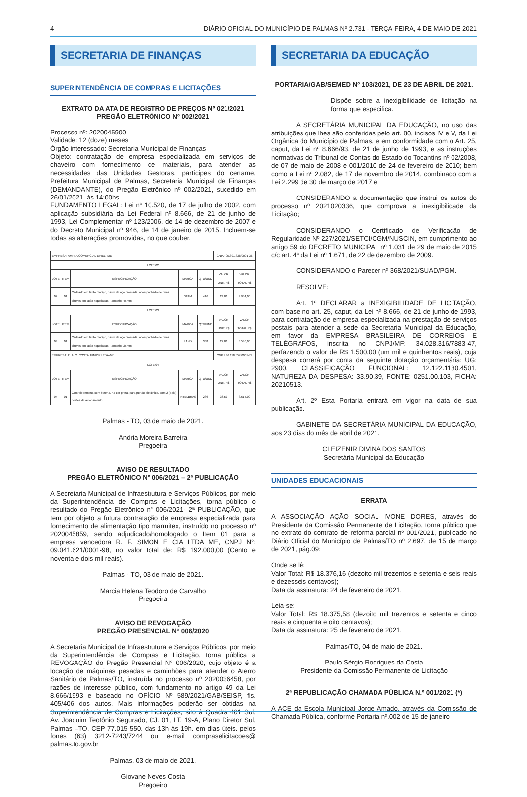4 DIÁRIO OFICIAL DO MUNICÍPIO DE PALMAS Nº 2.731 - TERÇA-FEIRA, 4 DE MAIO DE 2021
SECRETARIA DE FINANÇAS
SUPERINTENDÊNCIA DE COMPRAS E LICITAÇÕES
EXTRATO DA ATA DE REGISTRO DE PREÇOS Nº 021/2021
PREGÃO ELETRÔNICO Nº 002/2021
Processo nº: 2020045900
Validade: 12 (doze) meses
Órgão interessado: Secretaria Municipal de Finanças
Objeto: contratação de empresa especializada em serviços de chaveiro com fornecimento de materiais, para atender as necessidades das Unidades Gestoras, partícipes do certame, Prefeitura Municipal de Palmas, Secretaria Municipal de Finanças (DEMANDANTE), do Pregão Eletrônico nº 002/2021, sucedido em 26/01/2021, às 14:00hs.
FUNDAMENTO LEGAL: Lei nº 10.520, de 17 de julho de 2002, com aplicação subsidiária da Lei Federal nº 8.666, de 21 de junho de 1993, Lei Complementar nº 123/2006, de 14 de dezembro de 2007 e do Decreto Municipal nº 946, de 14 de janeiro de 2015. Incluem-se todas as alterações promovidas, no que couber.
| EMPRESA: AMPLA COMERCIAL EIRELI-ME | | | | | CNPJ: 05.891.838/0001-36 | |
| LOTE 02 | | | | | | |
| LOTE | ITEM | ESPECIFICAÇÃO | MARCA | QTD/UND | VALOR UNIT. R$ | VALOR TOTAL R$ |
| 02 | 01 | Cadeado em latão maciço, haste de aço cromada, acompanhado de duas chaves em latão niqueladas. Tamanho 45mm | STAM | 416 | 24,00 | 9.984,00 |
| LOTE 03 | | | | | | |
| LOTE | ITEM | ESPECIFICAÇÃO | MARCA | QTD/UND | VALOR UNIT. R$ | VALOR TOTAL R$ |
| 03 | 01 | Cadeado em latão maciço, haste de aço cromada, acompanhado de duas chaves em latão niqueladas. Tamanho 35mm | LAND | 388 | 22,00 | 8.536,00 |
| EMPRESA: E. A. C. COSTA JUNIOR LTDA-ME | | | | | CNPJ: 36.118.557/0001-79 | |
| LOTE 04 | | | | | | |
| LOTE | ITEM | ESPECIFICAÇÃO | MARCA | QTD/UND | VALOR UNIT. R$ | VALOR TOTAL R$ |
| 04 | 01 | Controle remoto, com bateria, na cor preta, para portão eletrônico, com 2 (dois) botões de acionamento. | INTELBRAS | 236 | 36,50 | 8.614,00 |
Palmas - TO, 03 de maio de 2021.
Andria Moreira Barreira
Pregoeira
AVISO DE RESULTADO
PREGÃO ELETRÔNICO N° 006/2021 – 2ª PUBLICAÇÃO
A Secretaria Municipal de Infraestrutura e Serviços Públicos, por meio da Superintendência de Compras e Licitações, torna público o resultado do Pregão Eletrônico n° 006/2021- 2ª PUBLICAÇÃO, que tem por objeto a futura contratação de empresa especializada para fornecimento de alimentação tipo marmitex, instruído no processo nº 2020045859, sendo adjudicado/homologado o Item 01 para a empresa vencedora R. F. SIMON E CIA LTDA ME, CNPJ N°: 09.041.621/0001-98, no valor total de: R$ 192.000,00 (Cento e noventa e dois mil reais).
Palmas - TO, 03 de maio de 2021.
Marcia Helena Teodoro de Carvalho
Pregoeira
AVISO DE REVOGAÇÃO
PREGÃO PRESENCIAL N° 006/2020
A Secretaria Municipal de Infraestrutura e Serviços Públicos, por meio da Superintendência de Compras e Licitação, torna pública a REVOGAÇÃO do Pregão Presencial N° 006/2020, cujo objeto é a locação de máquinas pesadas e caminhões para atender o Aterro Sanitário de Palmas/TO, instruída no processo nº 2020036458, por razões de interesse público, com fundamento no artigo 49 da Lei 8.666/1993 e baseado no OFÍCIO Nº 589/2021/GAB/SEISP, fls. 405/406 dos autos. Mais informações poderão ser obtidas na Superintendência de Compras e Licitações, sito à Quadra 401 Sul, Av. Joaquim Teotônio Segurado, CJ. 01, LT. 19-A, Plano Diretor Sul, Palmas –TO, CEP 77.015-550, das 13h às 19h, em dias úteis, pelos fones (63) 3212-7243/7244 ou e-mail compraselicitacoes@ palmas.to.gov.br
Palmas, 03 de maio de 2021.
Giovane Neves Costa
Pregoeiro
SECRETARIA DA EDUCAÇÃO
PORTARIA/GAB/SEMED Nº 103/2021, DE 23 DE ABRIL DE 2021.
Dispõe sobre a inexigibilidade de licitação na forma que especifica.
A SECRETÁRIA MUNICIPAL DA EDUCAÇÃO, no uso das atribuições que lhes são conferidas pelo art. 80, incisos IV e V, da Lei Orgânica do Município de Palmas, e em conformidade com o Art. 25, caput, da Lei nº 8.666/93, de 21 de junho de 1993, e as instruções normativas do Tribunal de Contas do Estado do Tocantins nº 02/2008, de 07 de maio de 2008 e 001/2010 de 24 de fevereiro de 2010; bem como a Lei nº 2.082, de 17 de novembro de 2014, combinado com a Lei 2.299 de 30 de março de 2017 e
CONSIDERANDO a documentação que instrui os autos do processo nº 2021020336, que comprova a inexigibilidade da Licitação;
CONSIDERANDO o Certificado de Verificação de Regularidade Nº 227/2021/SETCI/CGM/NUSCIN, em cumprimento ao artigo 59 do DECRETO MUNICIPAL nº 1.031 de 29 de maio de 2015 c/c art. 4º da Lei nº 1.671, de 22 de dezembro de 2009.
CONSIDERANDO o Parecer nº 368/2021/SUAD/PGM.
RESOLVE:
Art. 1º DECLARAR a INEXIGIBILIDADE DE LICITAÇÃO, com base no art. 25, caput, da Lei nº 8.666, de 21 de junho de 1993, para contratação de empresa especializada na prestação de serviços postais para atender a sede da Secretaria Municipal da Educação, em favor da EMPRESA BRASILEIRA DE CORREIOS E TELÉGRAFOS, inscrita no CNPJ/MF: 34.028.316/7883-47, perfazendo o valor de R$ 1.500,00 (um mil e quinhentos reais), cuja despesa correrá por conta da seguinte dotação orçamentária: UG: 2900, CLASSIFICAÇÃO FUNCIONAL: 12.122.1130.4501, NATUREZA DA DESPESA: 33.90.39, FONTE: 0251.00.103, FICHA: 20210513.
Art. 2º Esta Portaria entrará em vigor na data de sua publicação.
GABINETE DA SECRETÁRIA MUNICIPAL DA EDUCAÇÃO, aos 23 dias do mês de abril de 2021.
CLEIZENIR DIVINA DOS SANTOS
Secretária Municipal da Educação
UNIDADES EDUCACIONAIS
ERRATA
A ASSOCIAÇÃO AÇÃO SOCIAL IVONE DORES, através do Presidente da Comissão Permanente de Licitação, torna público que no extrato do contrato de reforma parcial nº 001/2021, publicado no Diário Oficial do Município de Palmas/TO nº 2.697, de 15 de março de 2021, pág.09:
Onde se lê:
Valor Total: R$ 18.376,16 (dezoito mil trezentos e setenta e seis reais e dezesseis centavos);
Data da assinatura: 24 de fevereiro de 2021.
Leia-se:
Valor Total: R$ 18.375,58 (dezoito mil trezentos e setenta e cinco reais e cinquenta e oito centavos);
Data da assinatura: 25 de fevereiro de 2021.
Palmas/TO, 04 de maio de 2021.
Paulo Sérgio Rodrigues da Costa
Presidente da Comissão Permanente de Licitação
2ª REPUBLICAÇÃO CHAMADA PÚBLICA N.º 001/2021 (*)
A ACE da Escola Municipal Jorge Amado, através da Comissão de Chamada Pública, conforme Portaria nº.002 de 15 de janeiro